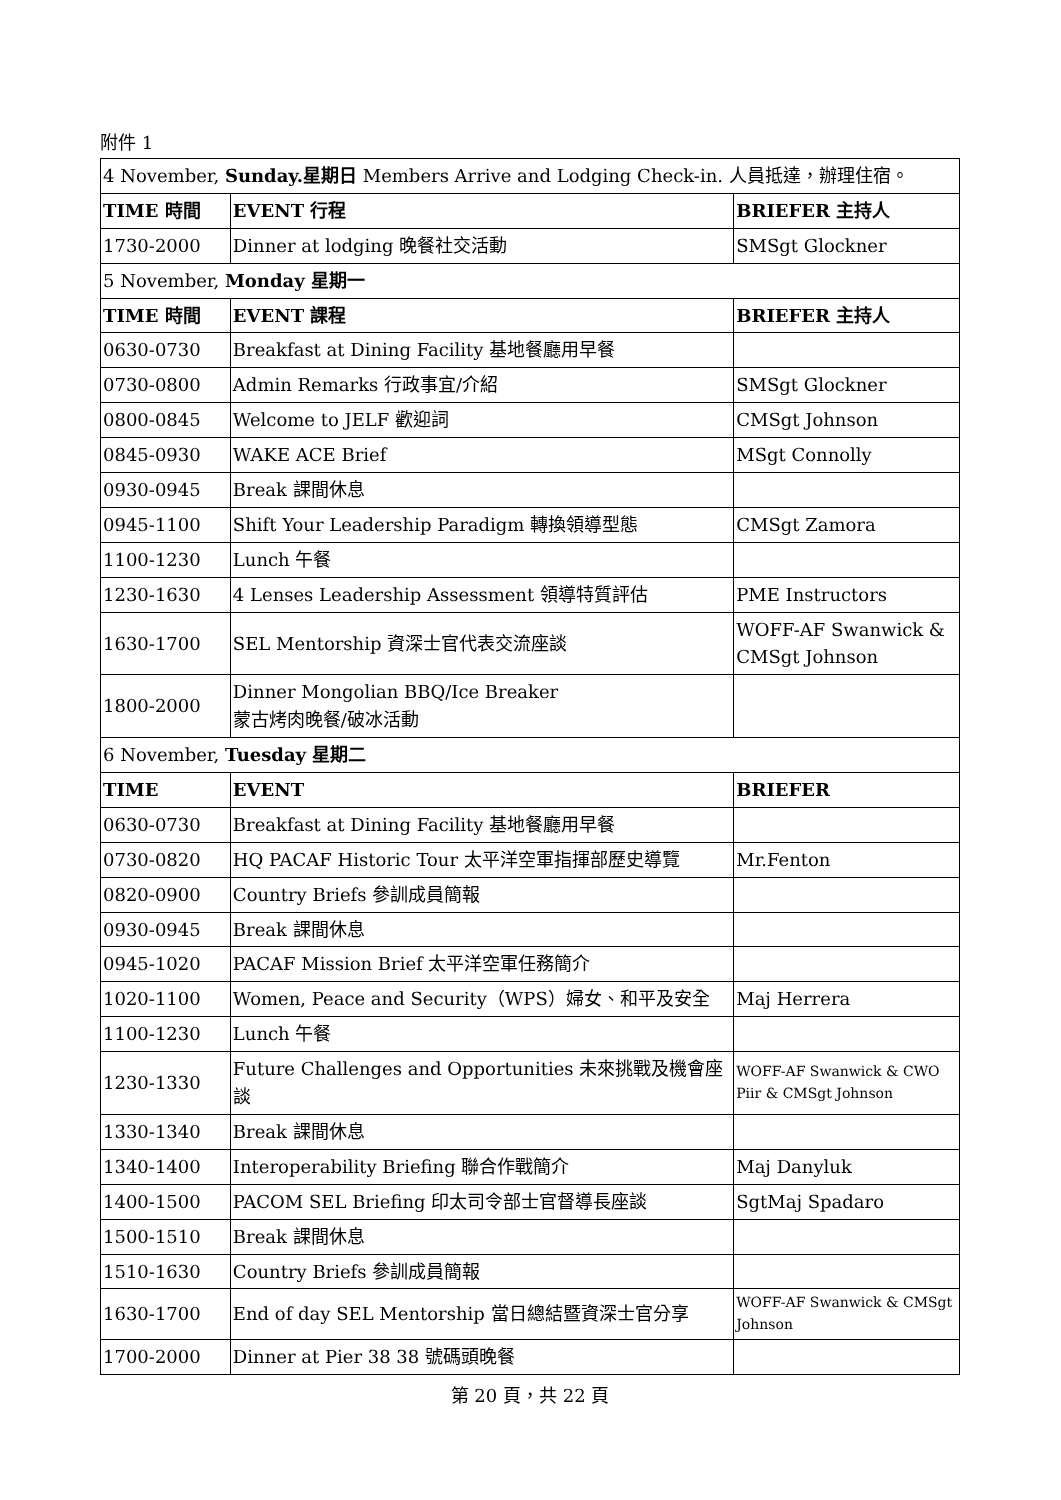附件 1
| 4 November, Sunday.星期日 Members Arrive and Lodging Check-in. 人員抵達，辦理住宿。 | | |
| TIME 時間 | EVENT 行程 | BRIEFER 主持人 |
| 1730-2000 | Dinner at lodging 晚餐社交活動 | SMSgt Glockner |
| 5 November, Monday 星期一 | | |
| TIME 時間 | EVENT 課程 | BRIEFER 主持人 |
| 0630-0730 | Breakfast at Dining Facility 基地餐廳用早餐 | |
| 0730-0800 | Admin Remarks 行政事宜/介紹 | SMSgt Glockner |
| 0800-0845 | Welcome to JELF 歡迎詞 | CMSgt Johnson |
| 0845-0930 | WAKE ACE Brief | MSgt Connolly |
| 0930-0945 | Break 課間休息 | |
| 0945-1100 | Shift Your Leadership Paradigm 轉換領導型態 | CMSgt Zamora |
| 1100-1230 | Lunch 午餐 | |
| 1230-1630 | 4 Lenses Leadership Assessment 領導特質評估 | PME Instructors |
| 1630-1700 | SEL Mentorship 資深士官代表交流座談 | WOFF-AF Swanwick & CMSgt Johnson |
| 1800-2000 | Dinner Mongolian BBQ/Ice Breaker 蒙古烤肉晚餐/破冰活動 | |
| 6 November, Tuesday 星期二 | | |
| TIME | EVENT | BRIEFER |
| 0630-0730 | Breakfast at Dining Facility 基地餐廳用早餐 | |
| 0730-0820 | HQ PACAF Historic Tour 太平洋空軍指揮部歷史導覽 | Mr.Fenton |
| 0820-0900 | Country Briefs 參訓成員簡報 | |
| 0930-0945 | Break 課間休息 | |
| 0945-1020 | PACAF Mission Brief 太平洋空軍任務簡介 | |
| 1020-1100 | Women, Peace and Security（WPS）婦女、和平及安全 | Maj Herrera |
| 1100-1230 | Lunch 午餐 | |
| 1230-1330 | Future Challenges and Opportunities 未來挑戰及機會座談 | WOFF-AF Swanwick & CWO Piir & CMSgt Johnson |
| 1330-1340 | Break 課間休息 | |
| 1340-1400 | Interoperability Briefing 聯合作戰簡介 | Maj Danyluk |
| 1400-1500 | PACOM SEL Briefing 印太司令部士官督導長座談 | SgtMaj Spadaro |
| 1500-1510 | Break 課間休息 | |
| 1510-1630 | Country Briefs 參訓成員簡報 | |
| 1630-1700 | End of day SEL Mentorship 當日總結暨資深士官分享 | WOFF-AF Swanwick & CMSgt Johnson |
| 1700-2000 | Dinner at Pier 38 38 號碼頭晚餐 | |
第 20 頁，共 22 頁